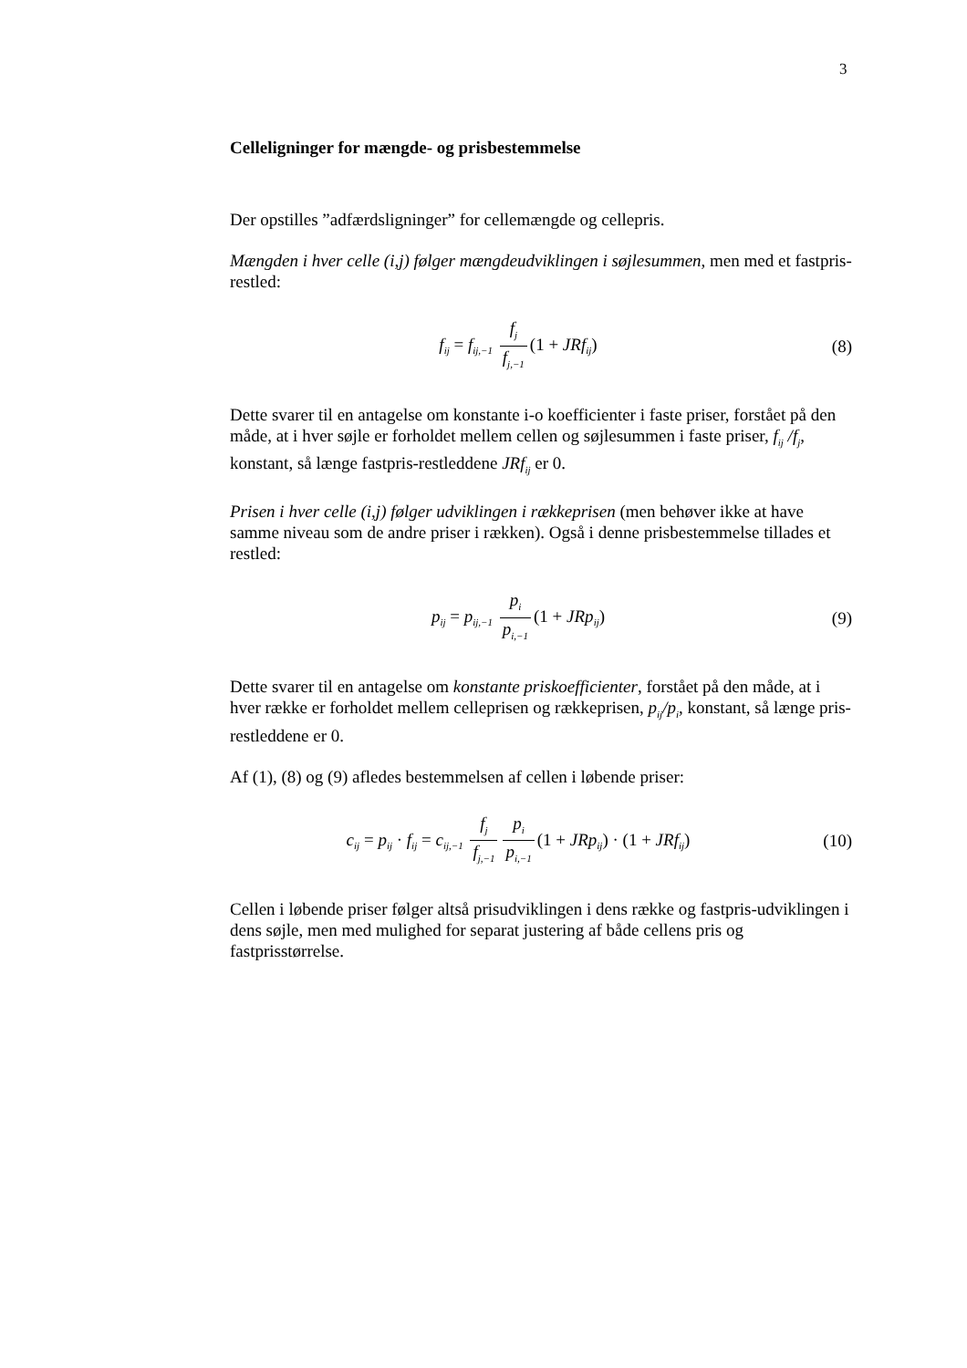3
Celleligninger for mængde- og prisbestemmelse
Der opstilles ”adfærdsligninger” for cellemængde og cellepris.
Mængden i hver celle (i,j) følger mængdeudviklingen i søjlesummen, men med et fastpris-restled:
f<sub>ij</sub> = f<sub>ij,−1</sub> f<sub>j</sub> f<sub>j,−1</sub> (1 + JRf<sub>ij</sub>)
(8)
Dette svarer til en antagelse om konstante i-o koefficienter i faste priser, forstået på den måde, at i hver søjle er forholdet mellem cellen og søjlesummen i faste priser, f<sub>ij</sub> /f<sub>j</sub>, konstant, så længe fastpris-restleddene JRf<sub>ij</sub> er 0.
Prisen i hver celle (i,j) følger udviklingen i rækkeprisen (men behøver ikke at have samme niveau som de andre priser i rækken). Også i denne prisbestemmelse tillades et restled:
p<sub>ij</sub> = p<sub>ij,−1</sub> p<sub>i</sub> p<sub>i,−1</sub> (1 + JRp<sub>ij</sub>)
(9)
Dette svarer til en antagelse om konstante priskoefficienter, forstået på den måde, at i hver række er forholdet mellem celleprisen og rækkeprisen, p<sub>ij</sub>/p<sub>i</sub>, konstant, så længe pris-restleddene er 0.
Af (1), (8) og (9) afledes bestemmelsen af cellen i løbende priser:
c<sub>ij</sub> = p<sub>ij</sub> · f<sub>ij</sub> = c<sub>ij,−1</sub> f<sub>j</sub> f<sub>j,−1</sub> p<sub>i</sub> p<sub>i,−1</sub> (1 + JRp<sub>ij</sub>) · (1 + JRf<sub>ij</sub>)
(10)
Cellen i løbende priser følger altså prisudviklingen i dens række og fastpris-udviklingen i dens søjle, men med mulighed for separat justering af både cellens pris og fastprisstørrelse.